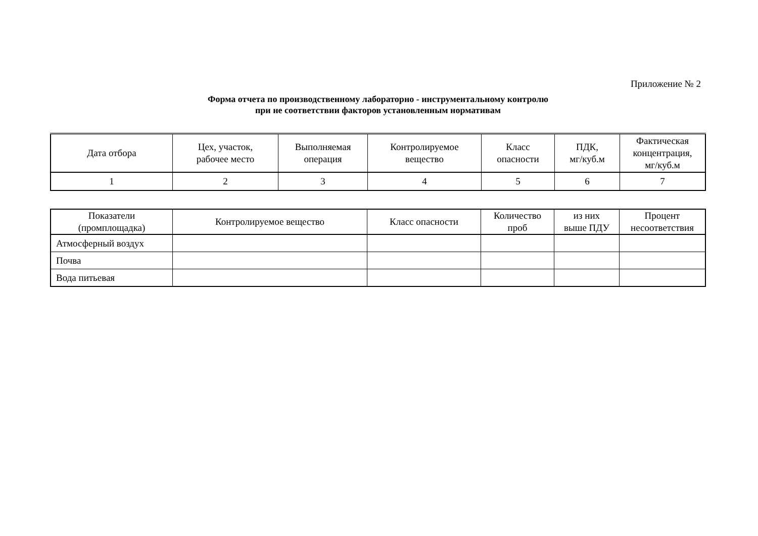Приложение № 2
Форма отчета по производственному лабораторно - инструментальному контролю
при не соответствии факторов установленным нормативам
| Дата отбора | Цех, участок, рабочее место | Выполняемая операция | Контролируемое вещество | Класс опасности | ПДК, мг/куб.м | Фактическая концентрация, мг/куб.м |
| --- | --- | --- | --- | --- | --- | --- |
| 1 | 2 | 3 | 4 | 5 | 6 | 7 |
| Показатели (промплощадка) | Контролируемое вещество | Класс опасности | Количество проб | из них выше ПДУ | Процент несоответствия |
| --- | --- | --- | --- | --- | --- |
| Атмосферный воздух | | | | | |
| Почва | | | | | |
| Вода питьевая | | | | | |